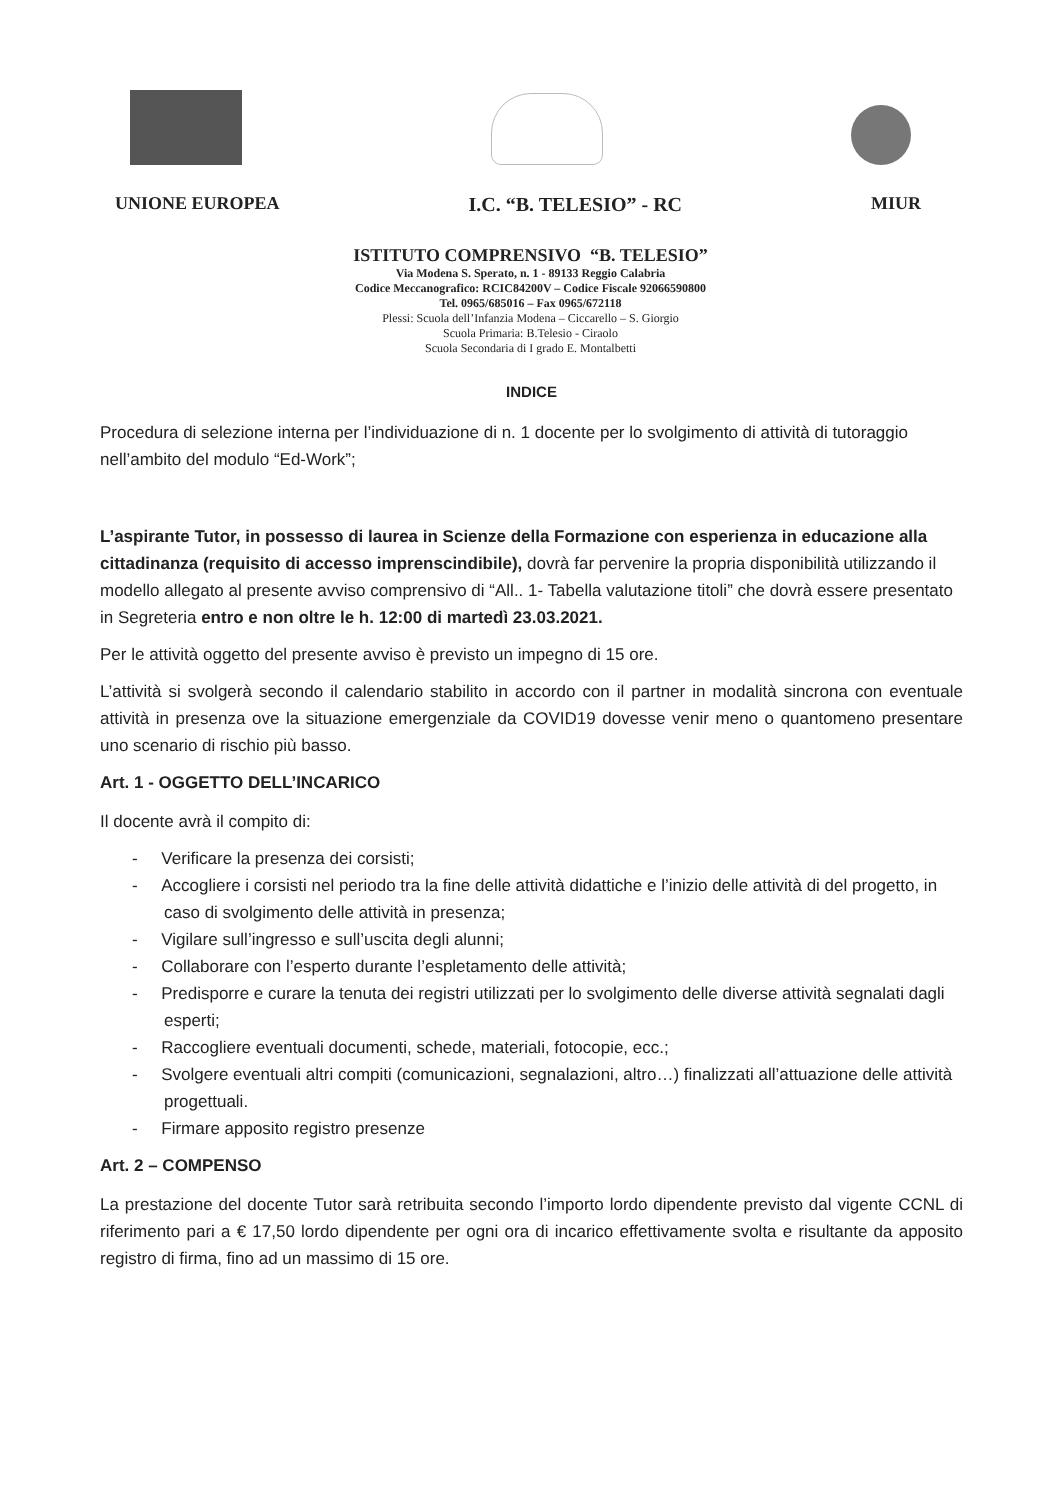UNIONE EUROPEA I.C. “B. TELESIO” - RC MIUR
ISTITUTO COMPRENSIVO “B. TELESIO”
Via Modena S. Sperato, n. 1 - 89133 Reggio Calabria
Codice Meccanografico: RCIC84200V – Codice Fiscale 92066590800
Tel. 0965/685016 – Fax 0965/672118
Plessi: Scuola dell’Infanzia Modena – Ciccarello – S. Giorgio
Scuola Primaria: B.Telesio - Ciraolo
Scuola Secondaria di I grado E. Montalbetti
INDICE
Procedura di selezione interna per l’individuazione di n. 1 docente per lo svolgimento di attività di tutoraggio nell’ambito del modulo “Ed-Work”;
L’aspirante Tutor, in possesso di laurea in Scienze della Formazione con esperienza in educazione alla cittadinanza (requisito di accesso imprenscindibile), dovrà far pervenire la propria disponibilità utilizzando il modello allegato al presente avviso comprensivo di “All.. 1- Tabella valutazione titoli” che dovrà essere presentato in Segreteria entro e non oltre le h. 12:00 di martedì 23.03.2021.
Per le attività oggetto del presente avviso è previsto un impegno di 15 ore.
L’attività si svolgerà secondo il calendario stabilito in accordo con il partner in modalità sincrona con eventuale attività in presenza ove la situazione emergenziale da COVID19 dovesse venir meno o quantomeno presentare uno scenario di rischio più basso.
Art. 1 - OGGETTO DELL’INCARICO
Il docente avrà il compito di:
- Verificare la presenza dei corsisti;
- Accogliere i corsisti nel periodo tra la fine delle attività didattiche e l’inizio delle attività di del progetto, in caso di svolgimento delle attività in presenza;
- Vigilare sull’ingresso e sull’uscita degli alunni;
- Collaborare con l’esperto durante l’espletamento delle attività;
- Predisporre e curare la tenuta dei registri utilizzati per lo svolgimento delle diverse attività segnalati dagli esperti;
- Raccogliere eventuali documenti, schede, materiali, fotocopie, ecc.;
- Svolgere eventuali altri compiti (comunicazioni, segnalazioni, altro…) finalizzati all’attuazione delle attività progettuali.
- Firmare apposito registro presenze
Art. 2 – COMPENSO
La prestazione del docente Tutor sarà retribuita secondo l’importo lordo dipendente previsto dal vigente CCNL di riferimento pari a € 17,50 lordo dipendente per ogni ora di incarico effettivamente svolta e risultante da apposito registro di firma, fino ad un massimo di 15 ore.